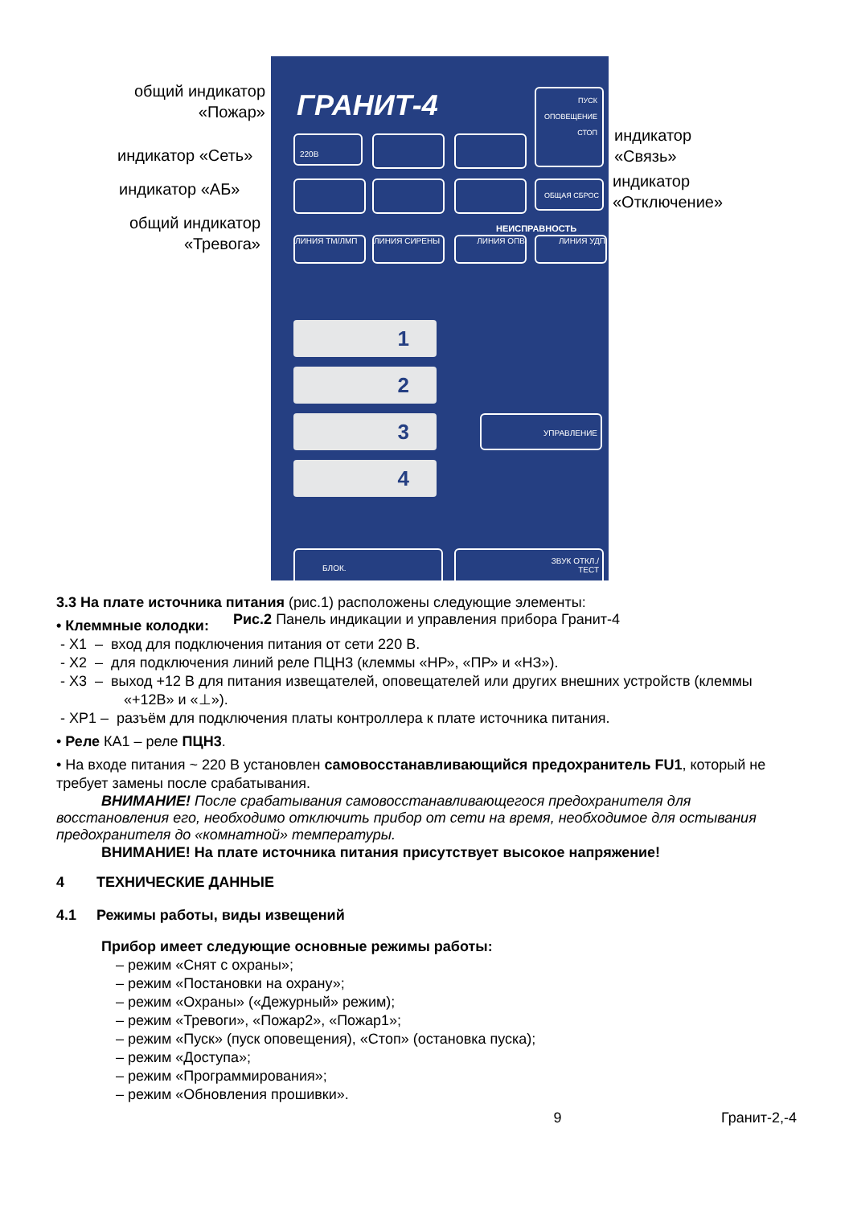общий индикатор «Пожар»
индикатор «Сеть»
индикатор «АБ»
общий индикатор «Тревога»
индикатор
«Связь»
индикатор
«Отключение»
ГРАНИТ-4
ПУСК
ОПОВЕЩЕНИЕ
СТОП
220В
ОБЩАЯ СБРОС
НЕИСПРАВНОСТЬ
ЛИНИЯ ТМ/ЛМП ЛИНИЯ СИРЕНЫ ЛИНИЯ ОПВ ЛИНИЯ УДП
1
2
3
4
УПРАВЛЕНИЕ
БЛОК.
ЗВУК ОТКЛ./
ТЕСТ
Рис.2 Панель индикации и управления прибора Гранит-4
3.3 На плате источника питания (рис.1) расположены следующие элементы:
• Клеммные колодки:
- X1 – вход для подключения питания от сети 220 В.
- X2 – для подключения линий реле ПЦН3 (клеммы «НР», «ПР» и «НЗ»).
- X3 – выход +12 В для питания извещателей, оповещателей или других внешних устройств (клеммы «+12В» и «⊥»).
- XP1 – разъём для подключения платы контроллера к плате источника питания.
• Реле КА1 – реле ПЦН3.
• На входе питания ~ 220 В установлен самовосстанавливающийся предохранитель FU1, который не требует замены после срабатывания.
ВНИМАНИЕ! После срабатывания самовосстанавливающегося предохранителя для восстановления его, необходимо отключить прибор от сети на время, необходимое для остывания предохранителя до «комнатной» температуры.
ВНИМАНИЕ! На плате источника питания присутствует высокое напряжение!
4 ТЕХНИЧЕСКИЕ ДАННЫЕ
4.1 Режимы работы, виды извещений
Прибор имеет следующие основные режимы работы:
– режим «Снят с охраны»;
– режим «Постановки на охрану»;
– режим «Охраны» («Дежурный» режим);
– режим «Тревоги», «Пожар2», «Пожар1»;
– режим «Пуск» (пуск оповещения), «Стоп» (остановка пуска);
– режим «Доступа»;
– режим «Программирования»;
– режим «Обновления прошивки».
9 Гранит-2,-4